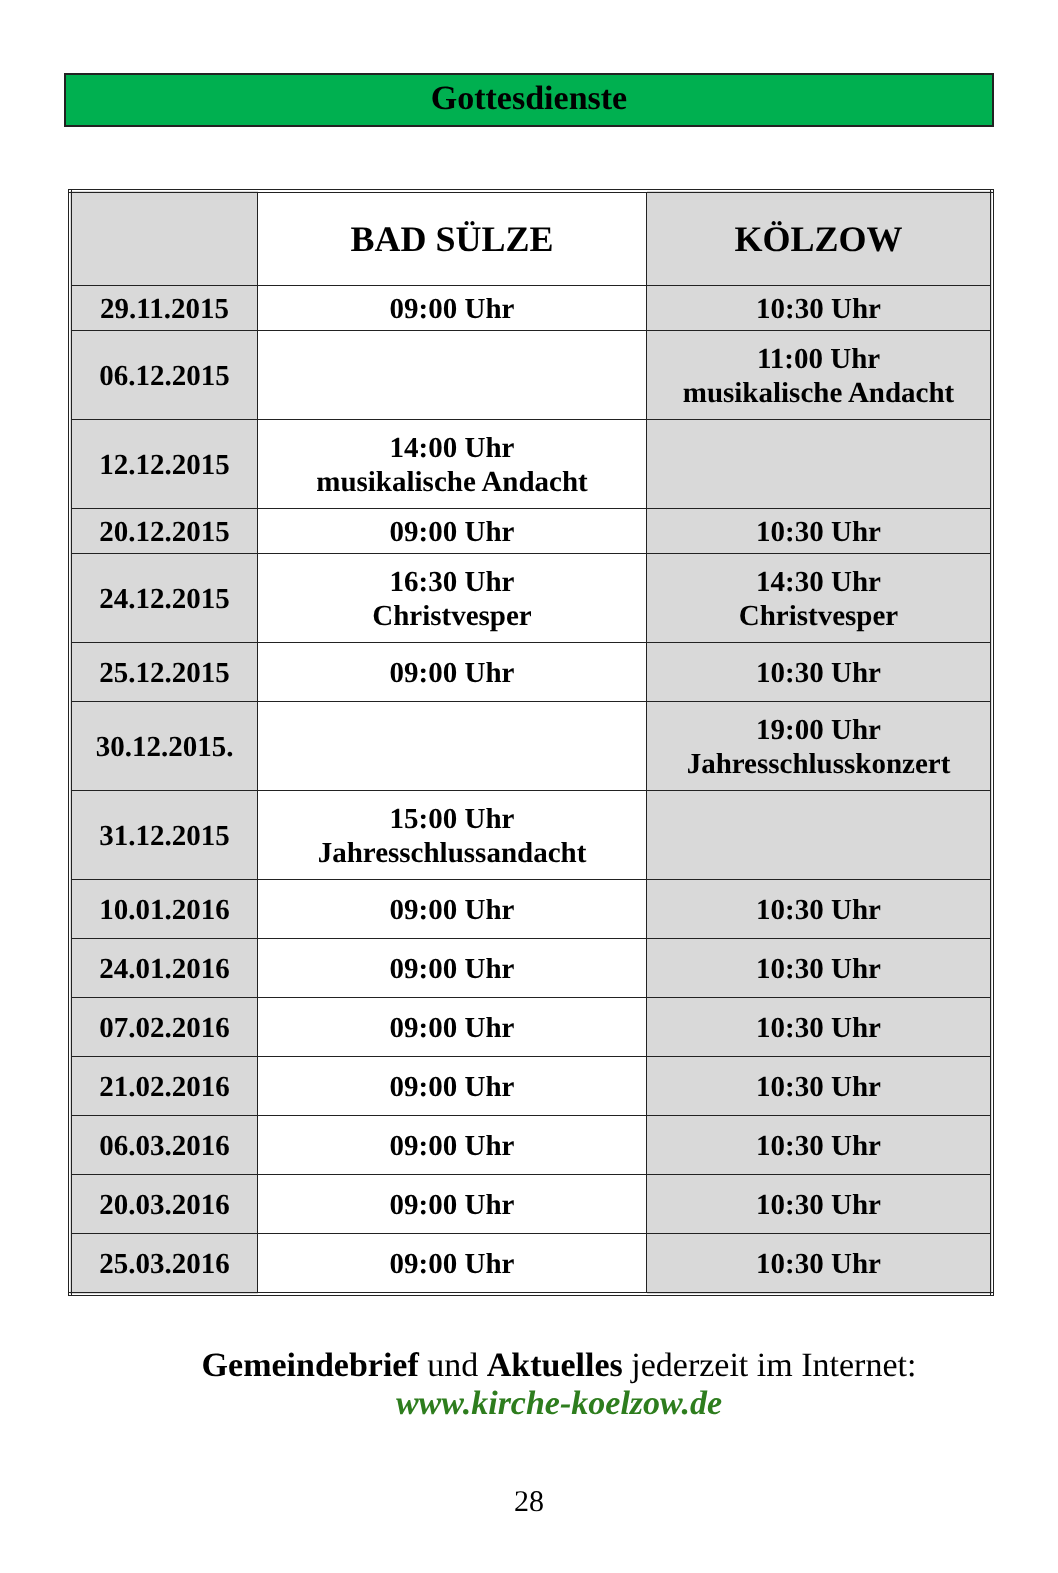Gottesdienste
| | BAD SÜLZE | KÖLZOW |
| --- | --- | --- |
| 29.11.2015 | 09:00 Uhr | 10:30 Uhr |
| 06.12.2015 | | 11:00 Uhr musikalische Andacht |
| 12.12.2015 | 14:00 Uhr musikalische Andacht | |
| 20.12.2015 | 09:00 Uhr | 10:30 Uhr |
| 24.12.2015 | 16:30 Uhr Christvesper | 14:30 Uhr Christvesper |
| 25.12.2015 | 09:00 Uhr | 10:30 Uhr |
| 30.12.2015. | | 19:00 Uhr Jahresschlusskonzert |
| 31.12.2015 | 15:00 Uhr Jahresschlussandacht | |
| 10.01.2016 | 09:00 Uhr | 10:30 Uhr |
| 24.01.2016 | 09:00 Uhr | 10:30 Uhr |
| 07.02.2016 | 09:00 Uhr | 10:30 Uhr |
| 21.02.2016 | 09:00 Uhr | 10:30 Uhr |
| 06.03.2016 | 09:00 Uhr | 10:30 Uhr |
| 20.03.2016 | 09:00 Uhr | 10:30 Uhr |
| 25.03.2016 | 09:00 Uhr | 10:30 Uhr |
Gemeindebrief und Aktuelles jederzeit im Internet:
www.kirche-koelzow.de
28